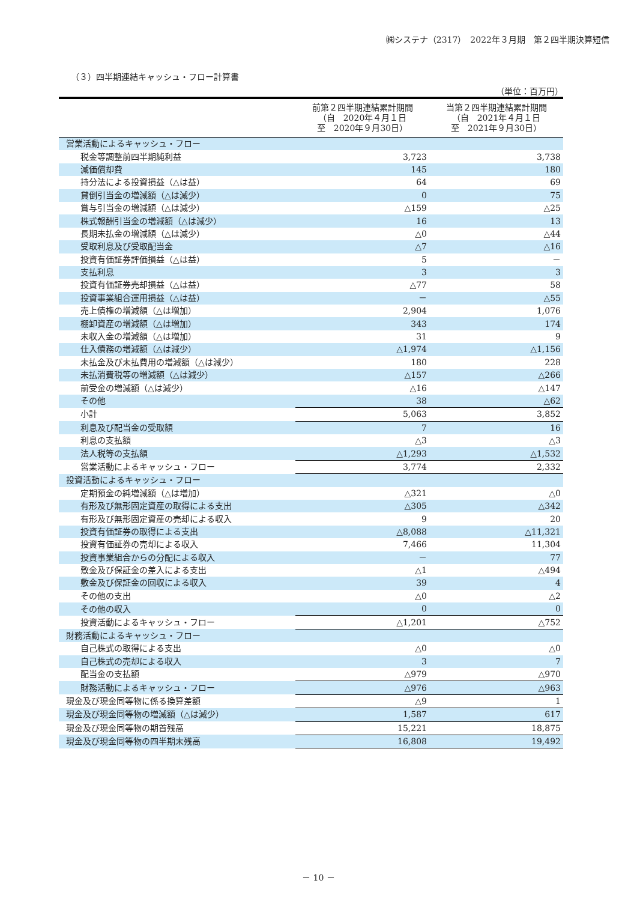㈱システナ（2317）　2022年３月期　第２四半期決算短信
（３）四半期連結キャッシュ・フロー計算書
（単位：百万円）
| | 前第２四半期連結累計期間 （自 2020年４月１日 至 2020年９月30日） | 当第２四半期連結累計期間 （自 2021年４月１日 至 2021年９月30日） |
| --- | --- | --- |
| 営業活動によるキャッシュ・フロー | | |
| 税金等調整前四半期純利益 | 3,723 | 3,738 |
| 減価償却費 | 145 | 180 |
| 持分法による投資損益（△は益） | 64 | 69 |
| 貸倒引当金の増減額（△は減少） | 0 | 75 |
| 賞与引当金の増減額（△は減少） | △159 | △25 |
| 株式報酬引当金の増減額（△は減少） | 16 | 13 |
| 長期未払金の増減額（△は減少） | △0 | △44 |
| 受取利息及び受取配当金 | △7 | △16 |
| 投資有価証券評価損益（△は益） | 5 | － |
| 支払利息 | 3 | 3 |
| 投資有価証券売却損益（△は益） | △77 | 58 |
| 投資事業組合運用損益（△は益） | － | △55 |
| 売上債権の増減額（△は増加） | 2,904 | 1,076 |
| 棚卸資産の増減額（△は増加） | 343 | 174 |
| 未収入金の増減額（△は増加） | 31 | 9 |
| 仕入債務の増減額（△は減少） | △1,974 | △1,156 |
| 未払金及び未払費用の増減額（△は減少） | 180 | 228 |
| 未払消費税等の増減額（△は減少） | △157 | △266 |
| 前受金の増減額（△は減少） | △16 | △147 |
| その他 | 38 | △62 |
| 小計 | 5,063 | 3,852 |
| 利息及び配当金の受取額 | 7 | 16 |
| 利息の支払額 | △3 | △3 |
| 法人税等の支払額 | △1,293 | △1,532 |
| 営業活動によるキャッシュ・フロー | 3,774 | 2,332 |
| 投資活動によるキャッシュ・フロー | | |
| 定期預金の純増減額（△は増加） | △321 | △0 |
| 有形及び無形固定資産の取得による支出 | △305 | △342 |
| 有形及び無形固定資産の売却による収入 | 9 | 20 |
| 投資有価証券の取得による支出 | △8,088 | △11,321 |
| 投資有価証券の売却による収入 | 7,466 | 11,304 |
| 投資事業組合からの分配による収入 | － | 77 |
| 敷金及び保証金の差入による支出 | △1 | △494 |
| 敷金及び保証金の回収による収入 | 39 | 4 |
| その他の支出 | △0 | △2 |
| その他の収入 | 0 | 0 |
| 投資活動によるキャッシュ・フロー | △1,201 | △752 |
| 財務活動によるキャッシュ・フロー | | |
| 自己株式の取得による支出 | △0 | △0 |
| 自己株式の売却による収入 | 3 | 7 |
| 配当金の支払額 | △979 | △970 |
| 財務活動によるキャッシュ・フロー | △976 | △963 |
| 現金及び現金同等物に係る換算差額 | △9 | 1 |
| 現金及び現金同等物の増減額（△は減少） | 1,587 | 617 |
| 現金及び現金同等物の期首残高 | 15,221 | 18,875 |
| 現金及び現金同等物の四半期末残高 | 16,808 | 19,492 |
－ 10 －